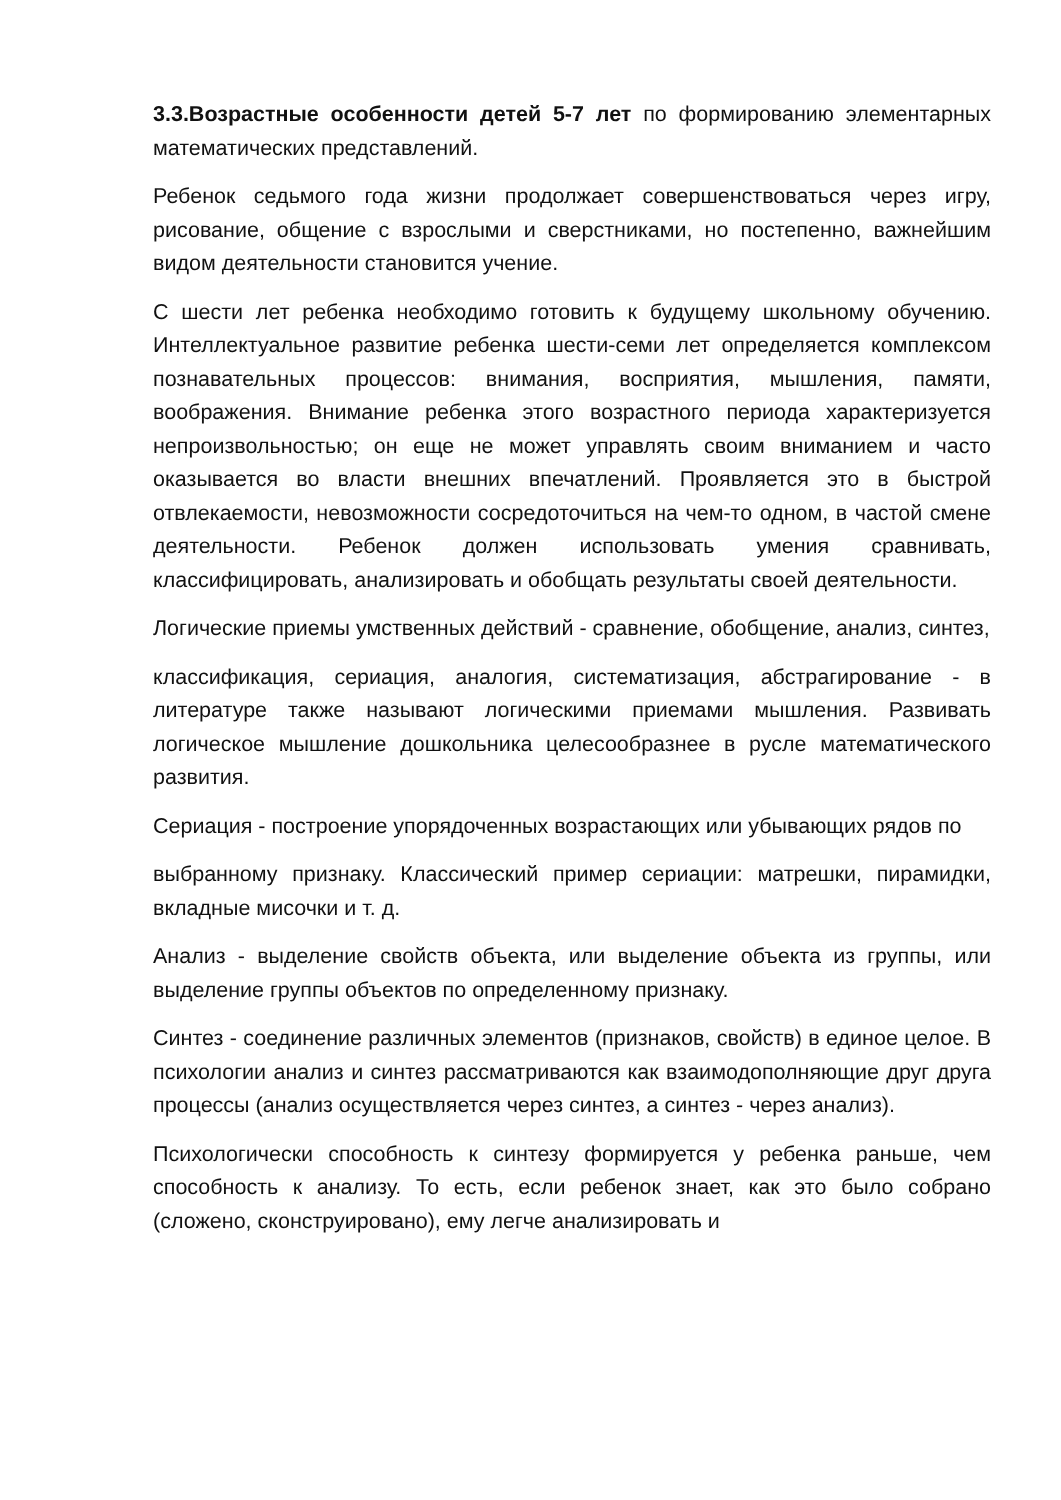3.3.Возрастные особенности детей 5-7 лет по формированию элементарных математических представлений.
Ребенок седьмого года жизни продолжает совершенствоваться через игру, рисование, общение с взрослыми и сверстниками, но постепенно, важнейшим видом деятельности становится учение.
С шести лет ребенка необходимо готовить к будущему школьному обучению. Интеллектуальное развитие ребенка шести-семи лет определяется комплексом познавательных процессов: внимания, восприятия, мышления, памяти, воображения. Внимание ребенка этого возрастного периода характеризуется непроизвольностью; он еще не может управлять своим вниманием и часто оказывается во власти внешних впечатлений. Проявляется это в быстрой отвлекаемости, невозможности сосредоточиться на чем-то одном, в частой смене деятельности. Ребенок должен использовать умения сравнивать, классифицировать, анализировать и обобщать результаты своей деятельности.
Логические приемы умственных действий - сравнение, обобщение, анализ, синтез,
классификация, сериация, аналогия, систематизация, абстрагирование - в литературе также называют логическими приемами мышления. Развивать логическое мышление дошкольника целесообразнее в русле математического развития.
Сериация - построение упорядоченных возрастающих или убывающих рядов по
выбранному признаку. Классический пример сериации: матрешки, пирамидки, вкладные мисочки и т. д.
Анализ - выделение свойств объекта, или выделение объекта из группы, или выделение группы объектов по определенному признаку.
Синтез - соединение различных элементов (признаков, свойств) в единое целое. В психологии анализ и синтез рассматриваются как взаимодополняющие друг друга процессы (анализ осуществляется через синтез, а синтез - через анализ).
Психологически способность к синтезу формируется у ребенка раньше, чем способность к анализу. То есть, если ребенок знает, как это было собрано (сложено, сконструировано), ему легче анализировать и